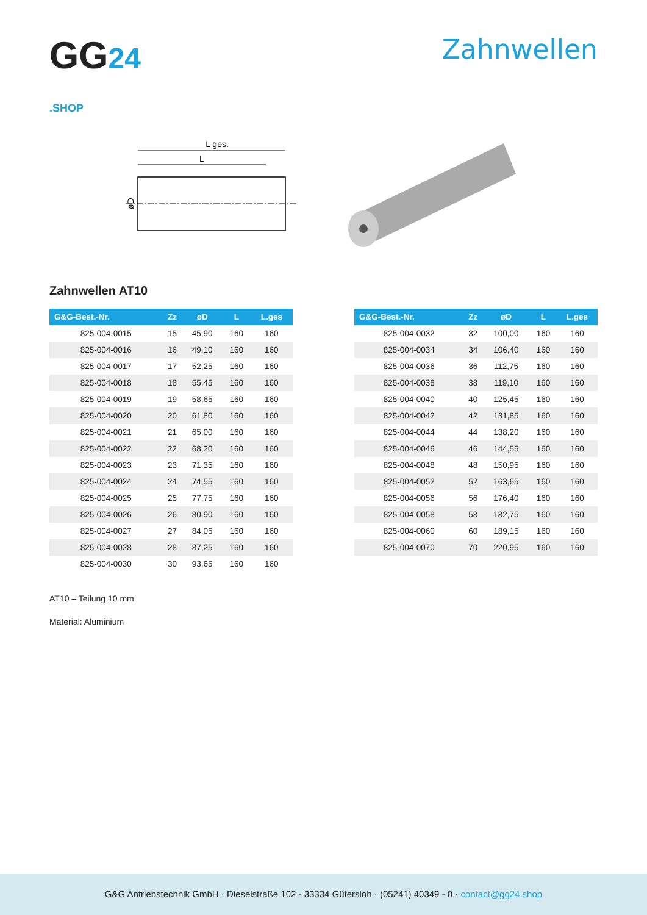GG24
.SHOP
Zahnwellen
L ges.
L
øD
Zahnwellen AT10
| G&G-Best.-Nr. | Zz | øD | L | L.ges |
| --- | --- | --- | --- | --- |
| 825-004-0015 | 15 | 45,90 | 160 | 160 |
| 825-004-0016 | 16 | 49,10 | 160 | 160 |
| 825-004-0017 | 17 | 52,25 | 160 | 160 |
| 825-004-0018 | 18 | 55,45 | 160 | 160 |
| 825-004-0019 | 19 | 58,65 | 160 | 160 |
| 825-004-0020 | 20 | 61,80 | 160 | 160 |
| 825-004-0021 | 21 | 65,00 | 160 | 160 |
| 825-004-0022 | 22 | 68,20 | 160 | 160 |
| 825-004-0023 | 23 | 71,35 | 160 | 160 |
| 825-004-0024 | 24 | 74,55 | 160 | 160 |
| 825-004-0025 | 25 | 77,75 | 160 | 160 |
| 825-004-0026 | 26 | 80,90 | 160 | 160 |
| 825-004-0027 | 27 | 84,05 | 160 | 160 |
| 825-004-0028 | 28 | 87,25 | 160 | 160 |
| 825-004-0030 | 30 | 93,65 | 160 | 160 |
| G&G-Best.-Nr. | Zz | øD | L | L.ges |
| --- | --- | --- | --- | --- |
| 825-004-0032 | 32 | 100,00 | 160 | 160 |
| 825-004-0034 | 34 | 106,40 | 160 | 160 |
| 825-004-0036 | 36 | 112,75 | 160 | 160 |
| 825-004-0038 | 38 | 119,10 | 160 | 160 |
| 825-004-0040 | 40 | 125,45 | 160 | 160 |
| 825-004-0042 | 42 | 131,85 | 160 | 160 |
| 825-004-0044 | 44 | 138,20 | 160 | 160 |
| 825-004-0046 | 46 | 144,55 | 160 | 160 |
| 825-004-0048 | 48 | 150,95 | 160 | 160 |
| 825-004-0052 | 52 | 163,65 | 160 | 160 |
| 825-004-0056 | 56 | 176,40 | 160 | 160 |
| 825-004-0058 | 58 | 182,75 | 160 | 160 |
| 825-004-0060 | 60 | 189,15 | 160 | 160 |
| 825-004-0070 | 70 | 220,95 | 160 | 160 |
AT10 – Teilung 10 mm
Material: Aluminium
G&G Antriebstechnik GmbH · Dieselstraße 102 · 33334 Gütersloh · (05241) 40349 - 0 · contact@gg24.shop